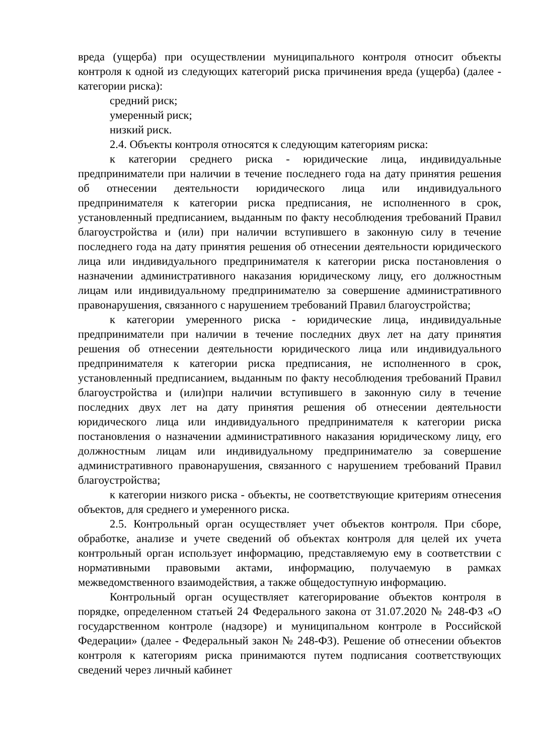вреда (ущерба) при осуществлении муниципального контроля относит объекты контроля к одной из следующих категорий риска причинения вреда (ущерба) (далее - категории риска):
средний риск;
умеренный риск;
низкий риск.
2.4. Объекты контроля относятся к следующим категориям риска:
к категории среднего риска - юридические лица, индивидуальные предприниматели при наличии в течение последнего года на дату принятия решения об отнесении деятельности юридического лица или индивидуального предпринимателя к категории риска предписания, не исполненного в срок, установленный предписанием, выданным по факту несоблюдения требований Правил благоустройства и (или) при наличии вступившего в законную силу в течение последнего года на дату принятия решения об отнесении деятельности юридического лица или индивидуального предпринимателя к категории риска постановления о назначении административного наказания юридическому лицу, его должностным лицам или индивидуальному предпринимателю за совершение административного правонарушения, связанного с нарушением требований Правил благоустройства;
к категории умеренного риска - юридические лица, индивидуальные предприниматели при наличии в течение последних двух лет на дату принятия решения об отнесении деятельности юридического лица или индивидуального предпринимателя к категории риска предписания, не исполненного в срок, установленный предписанием, выданным по факту несоблюдения требований Правил благоустройства и (или)при наличии вступившего в законную силу в течение последних двух лет на дату принятия решения об отнесении деятельности юридического лица или индивидуального предпринимателя к категории риска постановления о назначении административного наказания юридическому лицу, его должностным лицам или индивидуальному предпринимателю за совершение административного правонарушения, связанного с нарушением требований Правил благоустройства;
к категории низкого риска - объекты, не соответствующие критериям отнесения объектов, для среднего и умеренного риска.
2.5. Контрольный орган осуществляет учет объектов контроля. При сборе, обработке, анализе и учете сведений об объектах контроля для целей их учета контрольный орган использует информацию, представляемую ему в соответствии с нормативными правовыми актами, информацию, получаемую в рамках межведомственного взаимодействия, а также общедоступную информацию.
Контрольный орган осуществляет категорирование объектов контроля в порядке, определенном статьей 24 Федерального закона от 31.07.2020 № 248-ФЗ «О государственном контроле (надзоре) и муниципальном контроле в Российской Федерации» (далее - Федеральный закон № 248-ФЗ). Решение об отнесении объектов контроля к категориям риска принимаются путем подписания соответствующих сведений через личный кабинет